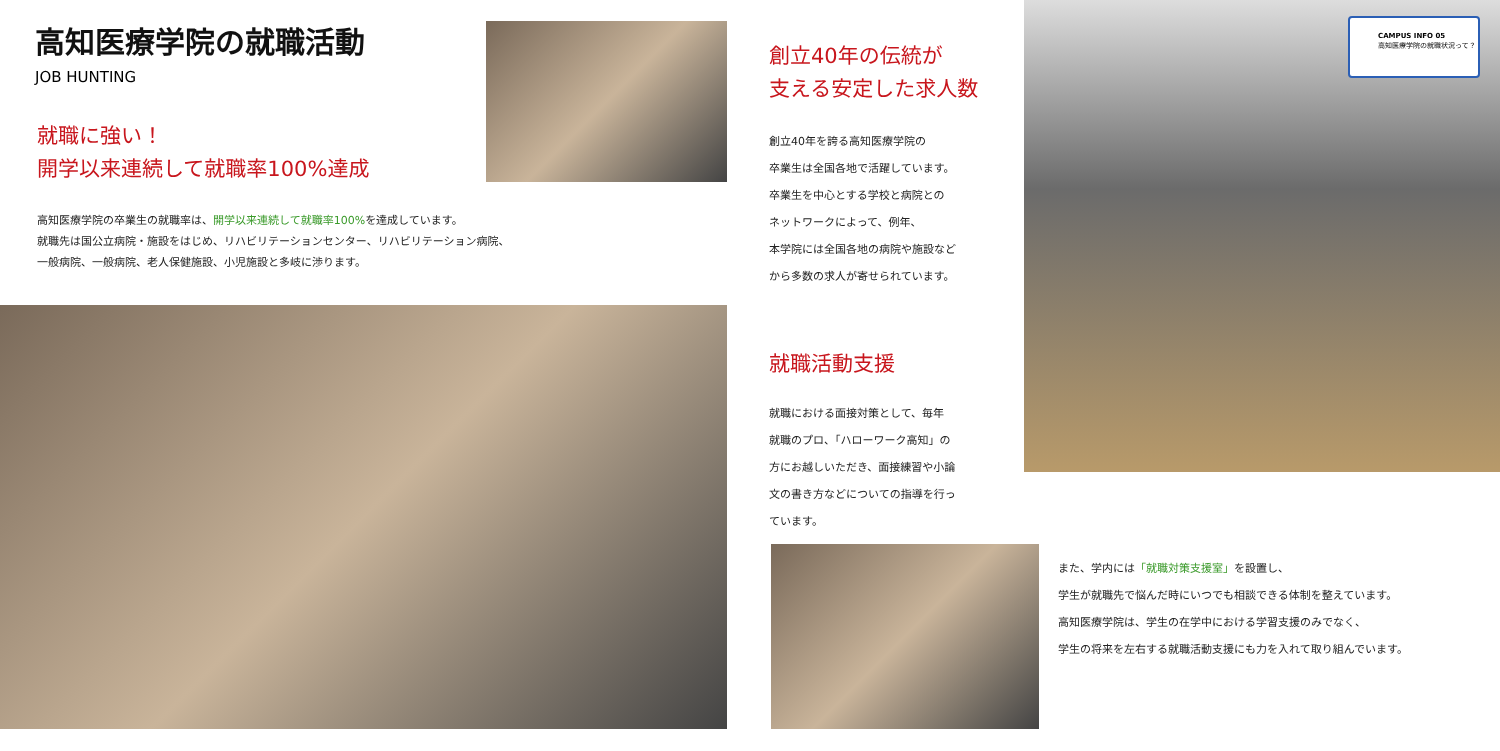高知医療学院の就職活動
JOB HUNTING
就職に強い！
開学以来連続して就職率100%達成
高知医療学院の卒業生の就職率は、開学以来連続して就職率100% を達成しています。
就職先は国公立病院・施設をはじめ、リハビリテーションセンター、リハビリテーション病院、
一般病院、一般病院、老人保健施設、小児施設と多岐に渉ります。
創立40年の伝統が
支える安定した求人数
創立40年を誇る高知医療学院の
卒業生は全国各地で活躍しています。
卒業生を中心とする学校と病院との
ネットワークによって、例年、
本学院には全国各地の病院や施設など
から多数の求人が寄せられています。
就職活動支援
就職における面接対策として、毎年
就職のプロ、「ハローワーク高知」の
方にお越しいただき、面接練習や小論
文の書き方などについての指導を行っ
ています。
また、学内には「就職対策支援室」を設置し、
学生が就職先で悩んだ時にいつでも相談できる体制を整えています。
高知医療学院は、学生の在学中における学習支援のみでなく、
学生の将来を左右する就職活動支援にも力を入れて取り組んでいます。
CAMPUS INFO 05
高知医療学院の就職状況って？